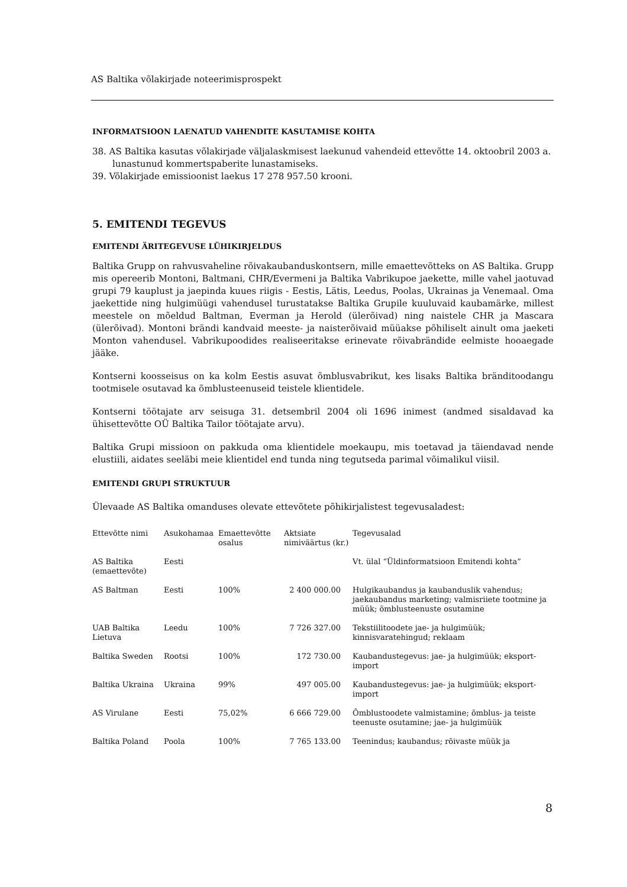AS Baltika võlakirjade noteerimisprospekt
INFORMATSIOON LAENATUD VAHENDITE KASUTAMISE KOHTA
38. AS Baltika kasutas võlakirjade väljalaskmisest laekunud vahendeid ettevõtte 14. oktoobril 2003 a. lunastunud kommertspaberite lunastamiseks.
39. Võlakirjade emissioonist laekus 17 278 957.50 krooni.
5. EMITENDI TEGEVUS
EMITENDI ÄRITEGEVUSE LÜHIKIRJELDUS
Baltika Grupp on rahvusvaheline rõivakaubanduskontsern, mille emaettevõtteks on AS Baltika. Grupp mis opereerib Montoni, Baltmani, CHR/Evermeni ja Baltika Vabrikupoe jaekette, mille vahel jaotuvad grupi 79 kauplust ja jaepinda kuues riigis - Eestis, Lätis, Leedus, Poolas, Ukrainas ja Venemaal. Oma jaekettide ning hulgimüügi vahendusel turustatakse Baltika Grupile kuuluvaid kaubamärke, millest meestele on mõeldud Baltman, Everman ja Herold (ülerõivad) ning naistele CHR ja Mascara (ülerõivad). Montoni brändi kandvaid meeste- ja naisterõivaid müüakse põhiliselt ainult oma jaeketi Monton vahendusel. Vabrikupoodides realiseeritakse erinevate rõivabrändide eelmiste hooaegade jääke.
Kontserni koosseisus on ka kolm Eestis asuvat õmblusvabrikut, kes lisaks Baltika bränditoodangu tootmisele osutavad ka õmblusteenuseid teistele klientidele.
Kontserni töötajate arv seisuga 31. detsembril 2004 oli 1696 inimest (andmed sisaldavad ka ühisettevõtte OÜ Baltika Tailor töötajate arvu).
Baltika Grupi missioon on pakkuda oma klientidele moekaupu, mis toetavad ja täiendavad nende elustiili, aidates seeläbi meie klientidel end tunda ning tegutseda parimal võimalikul viisil.
EMITENDI GRUPI STRUKTUUR
Ülevaade AS Baltika omanduses olevate ettevõtete põhikirjalistest tegevusaladest:
| Ettevõtte nimi | Asukohamaa | Emaettevõtte osalus | Aktsiate nimiväärtus (kr.) | Tegevusalad |
| AS Baltika (emaettevõte) | Eesti | | | Vt. ülal “Üldinformatsioon Emitendi kohta” |
| AS Baltman | Eesti | 100% | 2 400 000.00 | Hulgikaubandus ja kaubanduslik vahendus; jaekaubandus marketing; valmisriiete tootmine ja müük; õmblusteenuste osutamine |
| UAB Baltika Lietuva | Leedu | 100% | 7 726 327.00 | Tekstiilitoodete jae- ja hulgimüük; kinnisvaratehingud; reklaam |
| Baltika Sweden | Rootsi | 100% | 172 730.00 | Kaubandustegevus: jae- ja hulgimüük; eksport-import |
| Baltika Ukraina | Ukraina | 99% | 497 005.00 | Kaubandustegevus: jae- ja hulgimüük; eksport-import |
| AS Virulane | Eesti | 75,02% | 6 666 729.00 | Õmblustoodete valmistamine; õmblus- ja teiste teenuste osutamine; jae- ja hulgimüük |
| Baltika Poland | Poola | 100% | 7 765 133.00 | Teenindus; kaubandus; rõivaste müük ja |
8